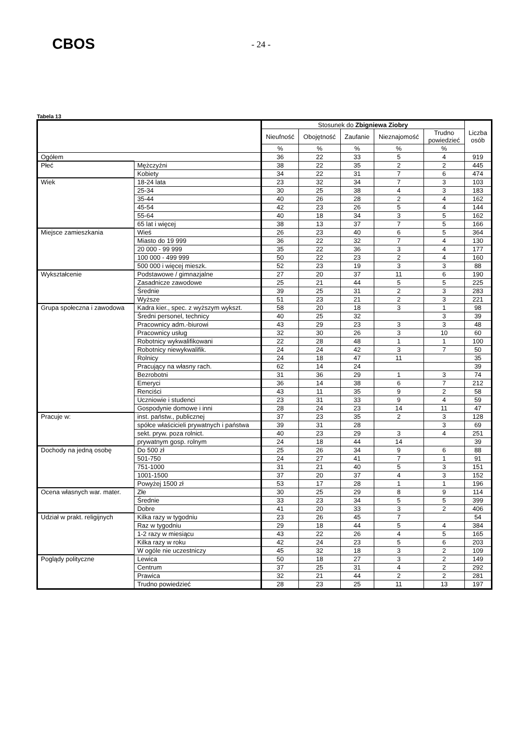CBOS
- 24 -
Tabela 13
| | | Stosunek do Zbigniewa Ziobry | | | | | Liczba osób |
| --- | --- | --- | --- | --- | --- | --- | --- |
| | | Nieufność | Obojętność | Zaufanie | Nieznajomość | Trudno powiedzieć | |
| | | % | % | % | % | % | |
| Ogółem | | 36 | 22 | 33 | 5 | 4 | 919 |
| Płeć | Mężczyźni | 38 | 22 | 35 | 2 | 2 | 445 |
| | Kobiety | 34 | 22 | 31 | 7 | 6 | 474 |
| Wiek | 18-24 lata | 23 | 32 | 34 | 7 | 3 | 103 |
| | 25-34 | 30 | 25 | 38 | 4 | 3 | 183 |
| | 35-44 | 40 | 26 | 28 | 2 | 4 | 162 |
| | 45-54 | 42 | 23 | 26 | 5 | 4 | 144 |
| | 55-64 | 40 | 18 | 34 | 3 | 5 | 162 |
| | 65 lat i więcej | 38 | 13 | 37 | 7 | 5 | 166 |
| Miejsce zamieszkania | Wieś | 26 | 23 | 40 | 6 | 5 | 364 |
| | Miasto do 19 999 | 36 | 22 | 32 | 7 | 4 | 130 |
| | 20 000 - 99 999 | 35 | 22 | 36 | 3 | 4 | 177 |
| | 100 000 - 499 999 | 50 | 22 | 23 | 2 | 4 | 160 |
| | 500 000 i więcej mieszk. | 52 | 23 | 19 | 3 | 3 | 88 |
| Wykształcenie | Podstawowe / gimnazjalne | 27 | 20 | 37 | 11 | 6 | 190 |
| | Zasadnicze zawodowe | 25 | 21 | 44 | 5 | 5 | 225 |
| | Średnie | 39 | 25 | 31 | 2 | 3 | 283 |
| | Wyższe | 51 | 23 | 21 | 2 | 3 | 221 |
| Grupa społeczna i zawodowa | Kadra kier., spec. z wyższym wykszt. | 58 | 20 | 18 | 3 | 1 | 98 |
| | Średni personel, technicy | 40 | 25 | 32 | | 3 | 39 |
| | Pracownicy adm.-biurowi | 43 | 29 | 23 | 3 | 3 | 48 |
| | Pracownicy usług | 32 | 30 | 26 | 3 | 10 | 60 |
| | Robotnicy wykwalifikowani | 22 | 28 | 48 | 1 | 1 | 100 |
| | Robotnicy niewykwalifik. | 24 | 24 | 42 | 3 | 7 | 50 |
| | Rolnicy | 24 | 18 | 47 | 11 | | 35 |
| | Pracujący na własny rach. | 62 | 14 | 24 | | | 39 |
| | Bezrobotni | 31 | 36 | 29 | 1 | 3 | 74 |
| | Emeryci | 36 | 14 | 38 | 6 | 7 | 212 |
| | Renciści | 43 | 11 | 35 | 9 | 2 | 58 |
| | Uczniowie i studenci | 23 | 31 | 33 | 9 | 4 | 59 |
| | Gospodynie domowe i inni | 28 | 24 | 23 | 14 | 11 | 47 |
| Pracuje w: | inst. państw., publicznej | 37 | 23 | 35 | 2 | 3 | 128 |
| | spółce właścicieli prywatnych i państwa | 39 | 31 | 28 | | 3 | 69 |
| | sekt. pryw. poza rolnict. | 40 | 23 | 29 | 3 | 4 | 251 |
| | prywatnym gosp. rolnym | 24 | 18 | 44 | 14 | | 39 |
| Dochody na jedną osobę | Do 500 zł | 25 | 26 | 34 | 9 | 6 | 88 |
| | 501-750 | 24 | 27 | 41 | 7 | 1 | 91 |
| | 751-1000 | 31 | 21 | 40 | 5 | 3 | 151 |
| | 1001-1500 | 37 | 20 | 37 | 4 | 3 | 152 |
| | Powyżej 1500 zł | 53 | 17 | 28 | 1 | 1 | 196 |
| Ocena własnych war. mater. | Złe | 30 | 25 | 29 | 8 | 9 | 114 |
| | Średnie | 33 | 23 | 34 | 5 | 5 | 399 |
| | Dobre | 41 | 20 | 33 | 3 | 2 | 406 |
| Udział w prakt. religijnych | Kilka razy w tygodniu | 23 | 26 | 45 | 7 | | 54 |
| | Raz w tygodniu | 29 | 18 | 44 | 5 | 4 | 384 |
| | 1-2 razy w miesiącu | 43 | 22 | 26 | 4 | 5 | 165 |
| | Kilka razy w roku | 42 | 24 | 23 | 5 | 6 | 203 |
| | W ogóle nie uczestniczy | 45 | 32 | 18 | 3 | 2 | 109 |
| Poglądy polityczne | Lewica | 50 | 18 | 27 | 3 | 2 | 149 |
| | Centrum | 37 | 25 | 31 | 4 | 2 | 292 |
| | Prawica | 32 | 21 | 44 | 2 | 2 | 281 |
| | Trudno powiedzieć | 28 | 23 | 25 | 11 | 13 | 197 |